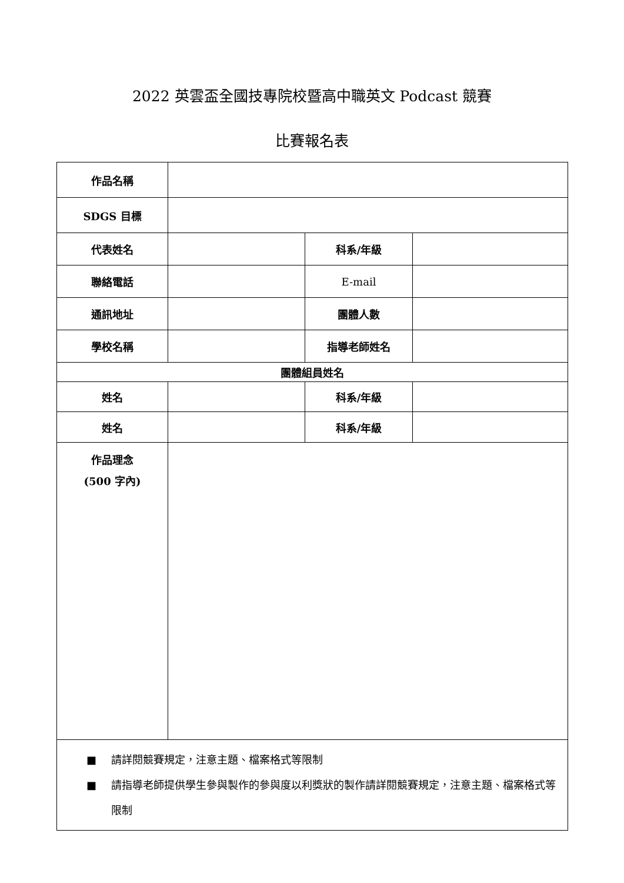2022 英雲盃全國技專院校暨高中職英文 Podcast 競賽
比賽報名表
| 作品名稱 | | | |
| SDGS 目標 | | | |
| 代表姓名 | | 科系/年級 | |
| 聯絡電話 | | E-mail | |
| 通訊地址 | | 團體人數 | |
| 學校名稱 | | 指導老師姓名 | |
| 團體組員姓名 | | | |
| 姓名 | | 科系/年級 | |
| 姓名 | | 科系/年級 | |
| 作品理念 (500 字內) | | | |
| ■ 請詳閱競賽規定，注意主題、檔案格式等限制 ■ 請指導老師提供學生參與製作的參與度以利獎狀的製作請詳閱競賽規定，注意主題、檔案格式等限制 | | | |